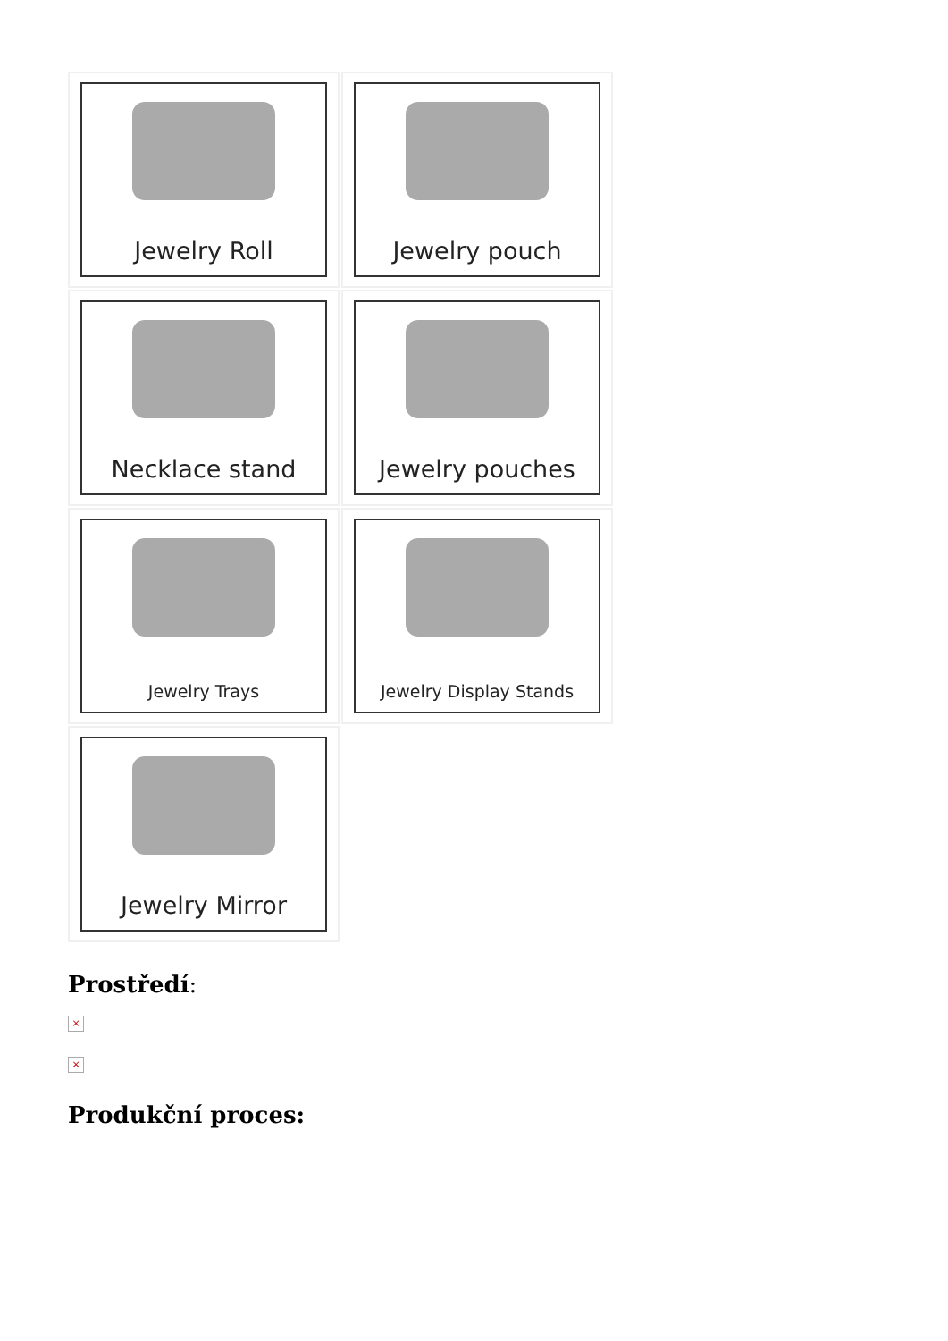Jewelry Roll
Jewelry pouch
Necklace stand
Jewelry pouches
Jewelry Trays
Jewelry Display Stands
Jewelry Mirror
Prostředí:
×
×
Produkční proces: